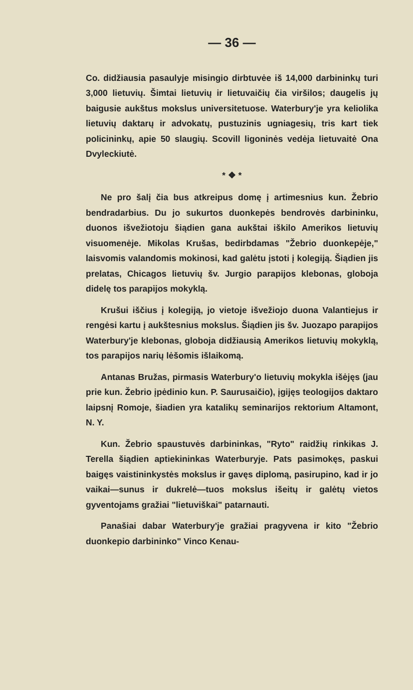— 36 —
Co. didžiausia pasaulyje misingio dirbtuvėe iš 14,000 darbininkų turi 3,000 lietuvių. Šimtai lietuvių ir lietuvaičių čia viršilos; daugelis jų baigusie aukštus mokslus universitetuose. Waterbury'je yra keliolika lietuvių daktarų ir advokatų, pustuzinis ugniagesių, tris kart tiek policininkų, apie 50 slaugių. Scovill ligoninės vedėja lietuvaitė Ona Dvyleckiutė.
* ❖ *
Ne pro šalį čia bus atkreipus domę į artimesnius kun. Žebrio bendradarbius. Du jo sukurtos duonkepės bendrovės darbininku, duonos išvežiotoju šiądien gana aukštai iškilo Amerikos lietuvių visuomenėje. Mikolas Krušas, bedirbdamas "Žebrio duonkepėje," laisvomis valandomis mokinosi, kad galėtu įstoti į kolegiją. Šiądien jis prelatas, Chicagos lietuvių šv. Jurgio parapijos klebonas, globoja didelę tos parapijos mokyklą.
Krušui iščius į kolegiją, jo vietoje išvežiojo duona Valantiejus ir rengėsi kartu į aukštesnius mokslus. Šiądien jis šv. Juozapo parapijos Waterbury'je klebonas, globoja didžiausią Amerikos lietuvių mokyklą, tos parapijos narių lėšomis išlaikomą.
Antanas Bružas, pirmasis Waterbury'o lietuvių mokykla išėjęs (jau prie kun. Žebrio įpėdinio kun. P. Saurusaičio), įgijęs teologijos daktaro laipsnį Romoje, šiadien yra katalikų seminarijos rektorium Altamont, N. Y.
Kun. Žebrio spaustuvės darbininkas, "Ryto" raidžių rinkikas J. Terella šiądien aptiekininkas Waterburyje. Pats pasimokęs, paskui baigęs vaistininkystės mokslus ir gavęs diplomą, pasirupino, kad ir jo vaikai—sunus ir dukrelė—tuos mokslus išeitų ir galėtų vietos gyventojams gražiai "lietuviškai" patarnauti.
Panašiai dabar Waterbury'je gražiai pragyvena ir kito "Žebrio duonkepio darbininko" Vinco Kenau-